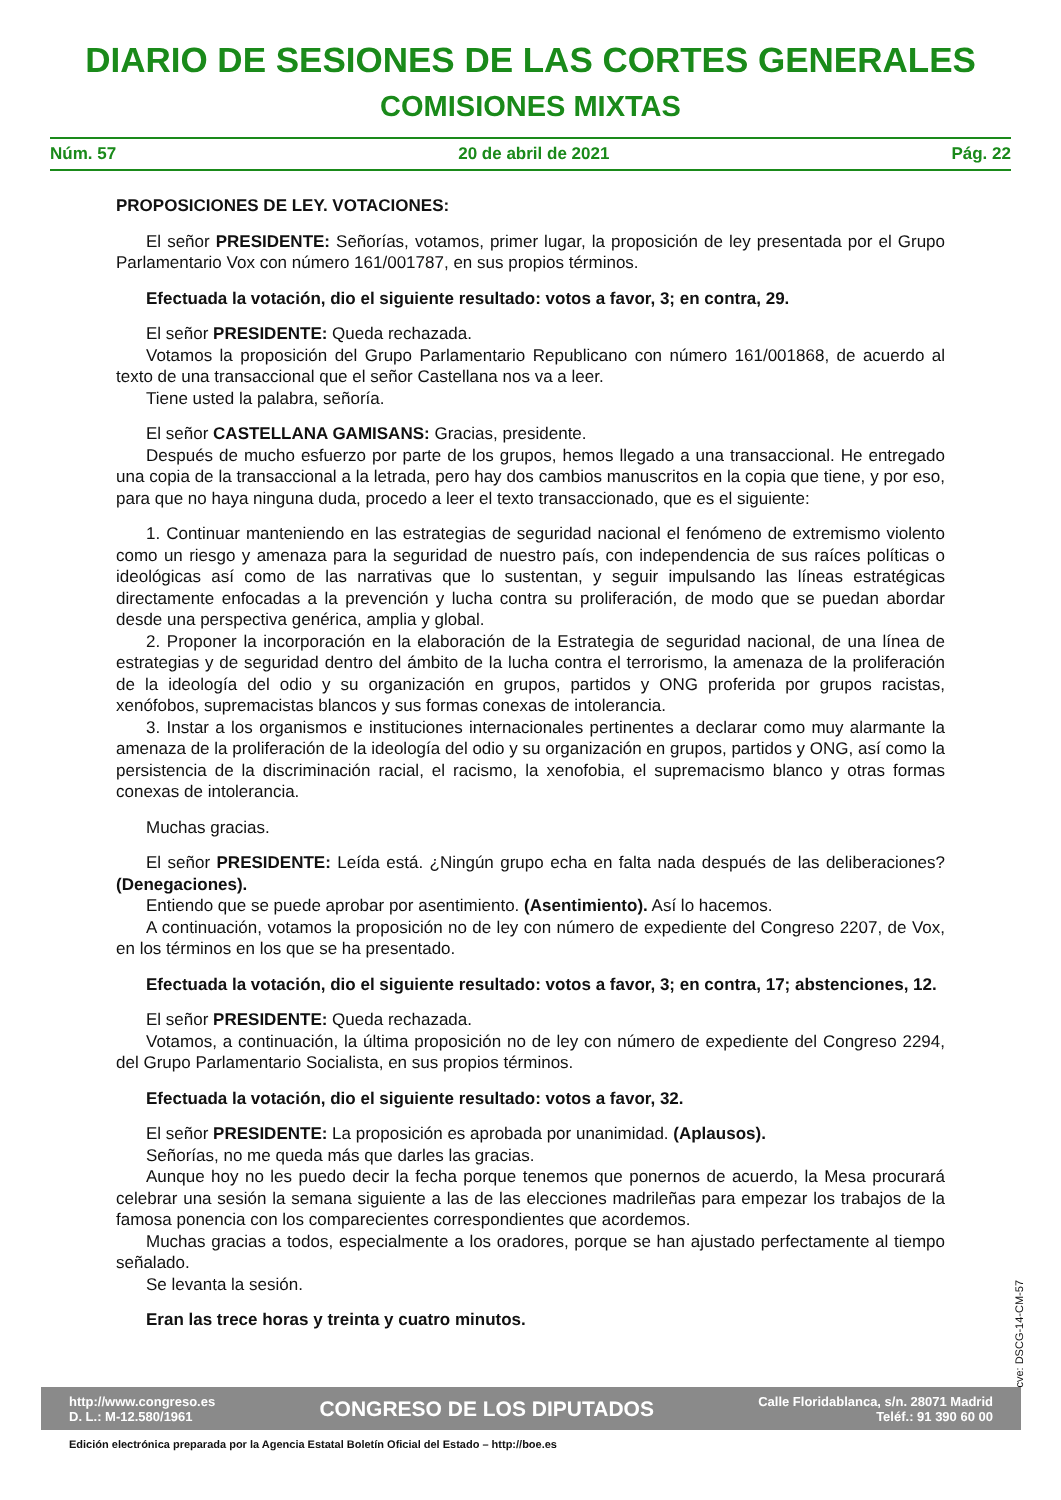DIARIO DE SESIONES DE LAS CORTES GENERALES
COMISIONES MIXTAS
Núm. 57 20 de abril de 2021 Pág. 22
PROPOSICIONES DE LEY. VOTACIONES:
El señor PRESIDENTE: Señorías, votamos, primer lugar, la proposición de ley presentada por el Grupo Parlamentario Vox con número 161/001787, en sus propios términos.
Efectuada la votación, dio el siguiente resultado: votos a favor, 3; en contra, 29.
El señor PRESIDENTE: Queda rechazada.
Votamos la proposición del Grupo Parlamentario Republicano con número 161/001868, de acuerdo al texto de una transaccional que el señor Castellana nos va a leer.
Tiene usted la palabra, señoría.
El señor CASTELLANA GAMISANS: Gracias, presidente.
Después de mucho esfuerzo por parte de los grupos, hemos llegado a una transaccional. He entregado una copia de la transaccional a la letrada, pero hay dos cambios manuscritos en la copia que tiene, y por eso, para que no haya ninguna duda, procedo a leer el texto transaccionado, que es el siguiente:
1. Continuar manteniendo en las estrategias de seguridad nacional el fenómeno de extremismo violento como un riesgo y amenaza para la seguridad de nuestro país, con independencia de sus raíces políticas o ideológicas así como de las narrativas que lo sustentan, y seguir impulsando las líneas estratégicas directamente enfocadas a la prevención y lucha contra su proliferación, de modo que se puedan abordar desde una perspectiva genérica, amplia y global.
2. Proponer la incorporación en la elaboración de la Estrategia de seguridad nacional, de una línea de estrategias y de seguridad dentro del ámbito de la lucha contra el terrorismo, la amenaza de la proliferación de la ideología del odio y su organización en grupos, partidos y ONG proferida por grupos racistas, xenófobos, supremacistas blancos y sus formas conexas de intolerancia.
3. Instar a los organismos e instituciones internacionales pertinentes a declarar como muy alarmante la amenaza de la proliferación de la ideología del odio y su organización en grupos, partidos y ONG, así como la persistencia de la discriminación racial, el racismo, la xenofobia, el supremacismo blanco y otras formas conexas de intolerancia.
Muchas gracias.
El señor PRESIDENTE: Leída está. ¿Ningún grupo echa en falta nada después de las deliberaciones? (Denegaciones).
Entiendo que se puede aprobar por asentimiento. (Asentimiento). Así lo hacemos.
A continuación, votamos la proposición no de ley con número de expediente del Congreso 2207, de Vox, en los términos en los que se ha presentado.
Efectuada la votación, dio el siguiente resultado: votos a favor, 3; en contra, 17; abstenciones, 12.
El señor PRESIDENTE: Queda rechazada.
Votamos, a continuación, la última proposición no de ley con número de expediente del Congreso 2294, del Grupo Parlamentario Socialista, en sus propios términos.
Efectuada la votación, dio el siguiente resultado: votos a favor, 32.
El señor PRESIDENTE: La proposición es aprobada por unanimidad. (Aplausos).
Señorías, no me queda más que darles las gracias.
Aunque hoy no les puedo decir la fecha porque tenemos que ponernos de acuerdo, la Mesa procurará celebrar una sesión la semana siguiente a las de las elecciones madrileñas para empezar los trabajos de la famosa ponencia con los comparecientes correspondientes que acordemos.
Muchas gracias a todos, especialmente a los oradores, porque se han ajustado perfectamente al tiempo señalado.
Se levanta la sesión.
Eran las trece horas y treinta y cuatro minutos.
cve: DSCG-14-CM-57
http://www.congreso.es
D. L.: M-12.580/1961
CONGRESO DE LOS DIPUTADOS
Calle Floridablanca, s/n. 28071 Madrid
Teléf.: 91 390 60 00
Edición electrónica preparada por la Agencia Estatal Boletín Oficial del Estado – http://boe.es